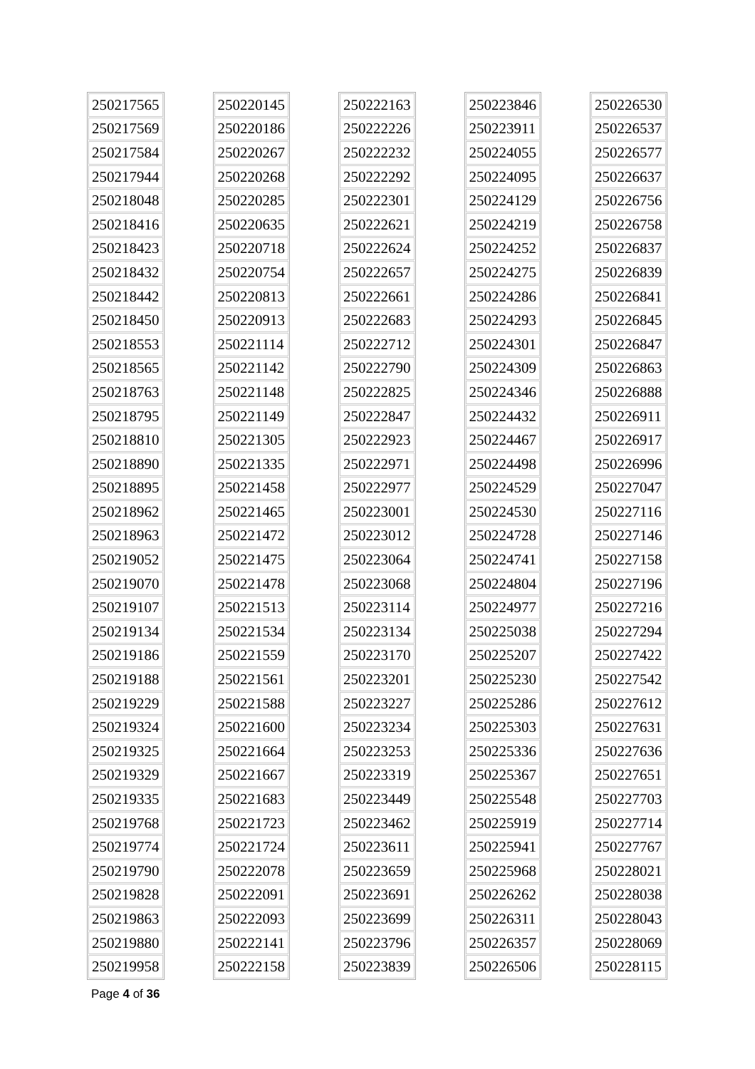| 250217565 |
| 250217569 |
| 250217584 |
| 250217944 |
| 250218048 |
| 250218416 |
| 250218423 |
| 250218432 |
| 250218442 |
| 250218450 |
| 250218553 |
| 250218565 |
| 250218763 |
| 250218795 |
| 250218810 |
| 250218890 |
| 250218895 |
| 250218962 |
| 250218963 |
| 250219052 |
| 250219070 |
| 250219107 |
| 250219134 |
| 250219186 |
| 250219188 |
| 250219229 |
| 250219324 |
| 250219325 |
| 250219329 |
| 250219335 |
| 250219768 |
| 250219774 |
| 250219790 |
| 250219828 |
| 250219863 |
| 250219880 |
| 250219958 |
| 250220145 |
| 250220186 |
| 250220267 |
| 250220268 |
| 250220285 |
| 250220635 |
| 250220718 |
| 250220754 |
| 250220813 |
| 250220913 |
| 250221114 |
| 250221142 |
| 250221148 |
| 250221149 |
| 250221305 |
| 250221335 |
| 250221458 |
| 250221465 |
| 250221472 |
| 250221475 |
| 250221478 |
| 250221513 |
| 250221534 |
| 250221559 |
| 250221561 |
| 250221588 |
| 250221600 |
| 250221664 |
| 250221667 |
| 250221683 |
| 250221723 |
| 250221724 |
| 250222078 |
| 250222091 |
| 250222093 |
| 250222141 |
| 250222158 |
| 250222163 |
| 250222226 |
| 250222232 |
| 250222292 |
| 250222301 |
| 250222621 |
| 250222624 |
| 250222657 |
| 250222661 |
| 250222683 |
| 250222712 |
| 250222790 |
| 250222825 |
| 250222847 |
| 250222923 |
| 250222971 |
| 250222977 |
| 250223001 |
| 250223012 |
| 250223064 |
| 250223068 |
| 250223114 |
| 250223134 |
| 250223170 |
| 250223201 |
| 250223227 |
| 250223234 |
| 250223253 |
| 250223319 |
| 250223449 |
| 250223462 |
| 250223611 |
| 250223659 |
| 250223691 |
| 250223699 |
| 250223796 |
| 250223839 |
| 250223846 |
| 250223911 |
| 250224055 |
| 250224095 |
| 250224129 |
| 250224219 |
| 250224252 |
| 250224275 |
| 250224286 |
| 250224293 |
| 250224301 |
| 250224309 |
| 250224346 |
| 250224432 |
| 250224467 |
| 250224498 |
| 250224529 |
| 250224530 |
| 250224728 |
| 250224741 |
| 250224804 |
| 250224977 |
| 250225038 |
| 250225207 |
| 250225230 |
| 250225286 |
| 250225303 |
| 250225336 |
| 250225367 |
| 250225548 |
| 250225919 |
| 250225941 |
| 250225968 |
| 250226262 |
| 250226311 |
| 250226357 |
| 250226506 |
| 250226530 |
| 250226537 |
| 250226577 |
| 250226637 |
| 250226756 |
| 250226758 |
| 250226837 |
| 250226839 |
| 250226841 |
| 250226845 |
| 250226847 |
| 250226863 |
| 250226888 |
| 250226911 |
| 250226917 |
| 250226996 |
| 250227047 |
| 250227116 |
| 250227146 |
| 250227158 |
| 250227196 |
| 250227216 |
| 250227294 |
| 250227422 |
| 250227542 |
| 250227612 |
| 250227631 |
| 250227636 |
| 250227651 |
| 250227703 |
| 250227714 |
| 250227767 |
| 250228021 |
| 250228038 |
| 250228043 |
| 250228069 |
| 250228115 |
Page 4 of 36